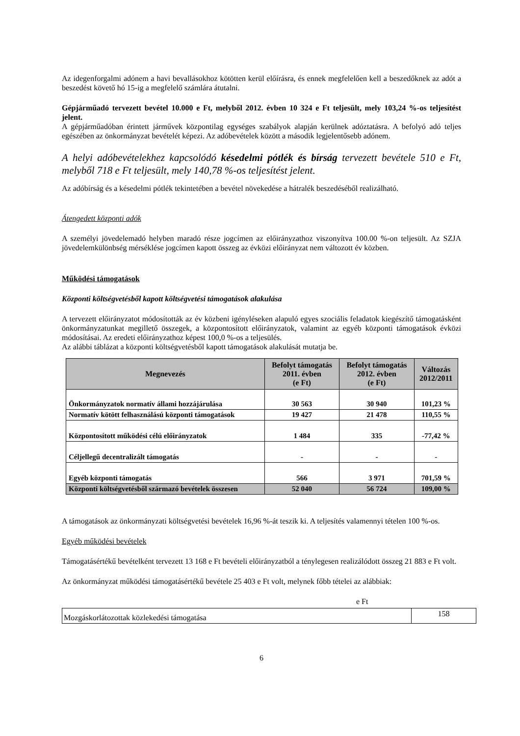Az idegenforgalmi adónem a havi bevallásokhoz kötötten kerül előírásra, és ennek megfelelően kell a beszedőknek az adót a beszedést követő hó 15-ig a megfelelő számlára átutalni.
Gépjárműadó tervezett bevétel 10.000 e Ft, melyből 2012. évben 10 324 e Ft teljesült, mely 103,24 %-os teljesítést jelent.
A gépjárműadóban érintett járművek központilag egységes szabályok alapján kerülnek adóztatásra. A befolyó adó teljes egészében az önkormányzat bevételét képezi. Az adóbevételek között a második legjelentősebb adónem.
A helyi adóbevételekhez kapcsolódó késedelmi pótlék és bírság tervezett bevétele 510 e Ft, melyből 718 e Ft teljesült, mely 140,78 %-os teljesítést jelent.
Az adóbírság és a késedelmi pótlék tekintetében a bevétel növekedése a hátralék beszedéséből realizálható.
Átengedett központi adók
A személyi jövedelemadó helyben maradó része jogcímen az előirányzathoz viszonyítva 100.00 %-on teljesült. Az SZJA jövedelemkülönbség mérséklése jogcímen kapott összeg az évközi előirányzat nem változott év közben.
Működési támogatások
Központi költségvetésből kapott költségvetési támogatások alakulása
A tervezett előirányzatot módosították az év közbeni igényléseken alapuló egyes szociális feladatok kiegészítő támogatásként önkormányzatunkat megillető összegek, a központosított előirányzatok, valamint az egyéb központi támogatások évközi módosításai. Az eredeti előirányzathoz képest 100,0 %-os a teljesülés.
Az alábbi táblázat a központi költségvetésből kapott támogatások alakulását mutatja be.
| Megnevezés | Befolyt támogatás 2011. évben (e Ft) | Befolyt támogatás 2012. évben (e Ft) | Változás 2012/2011 |
| --- | --- | --- | --- |
| Önkormányzatok normatív állami hozzájárulása | 30 563 | 30 940 | 101,23 % |
| Normatív kötött felhasználású központi támogatások | 19 427 | 21 478 | 110,55 % |
| Központosított működési célú előirányzatok | 1 484 | 335 | -77,42 % |
| Céljellegű decentralizált támogatás | - | - | - |
| Egyéb központi támogatás | 566 | 3 971 | 701,59 % |
| Központi költségvetésből származó bevételek összesen | 52 040 | 56 724 | 109,00 % |
A támogatások az önkormányzati költségvetési bevételek 16,96 %-át teszik ki. A teljesítés valamennyi tételen 100 %-os.
Egyéb működési bevételek
Támogatásértékű bevételként tervezett 13 168 e Ft bevételi előirányzatból a ténylegesen realizálódott összeg 21 883 e Ft volt.
Az önkormányzat működési támogatásértékű bevétele 25 403 e Ft volt, melynek főbb tételei az alábbiak:
e Ft
| Mozgáskorlátozottak közlekedési támogatása | 158 |
6